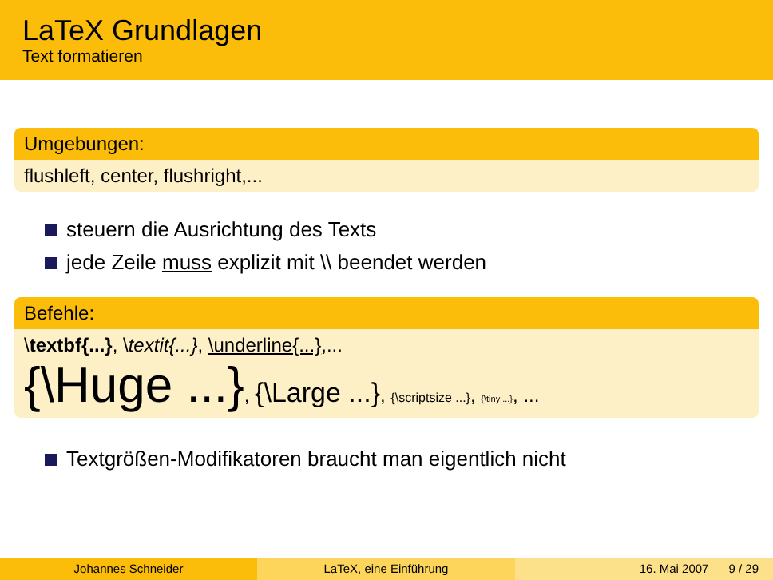LaTeX Grundlagen
Text formatieren
Umgebungen:
flushleft, center, flushright,...
steuern die Ausrichtung des Texts
jede Zeile muss explizit mit \\ beendet werden
Befehle:
\textbf{...}, \textit{...}, \underline{...},...
{\Huge ...}, {\Large ...}, {\scriptsize ...}, {\tiny ...}, ...
Textgrößen-Modifikatoren braucht man eigentlich nicht
Johannes Schneider LaTeX, eine Einführung 16. Mai 2007 9 / 29